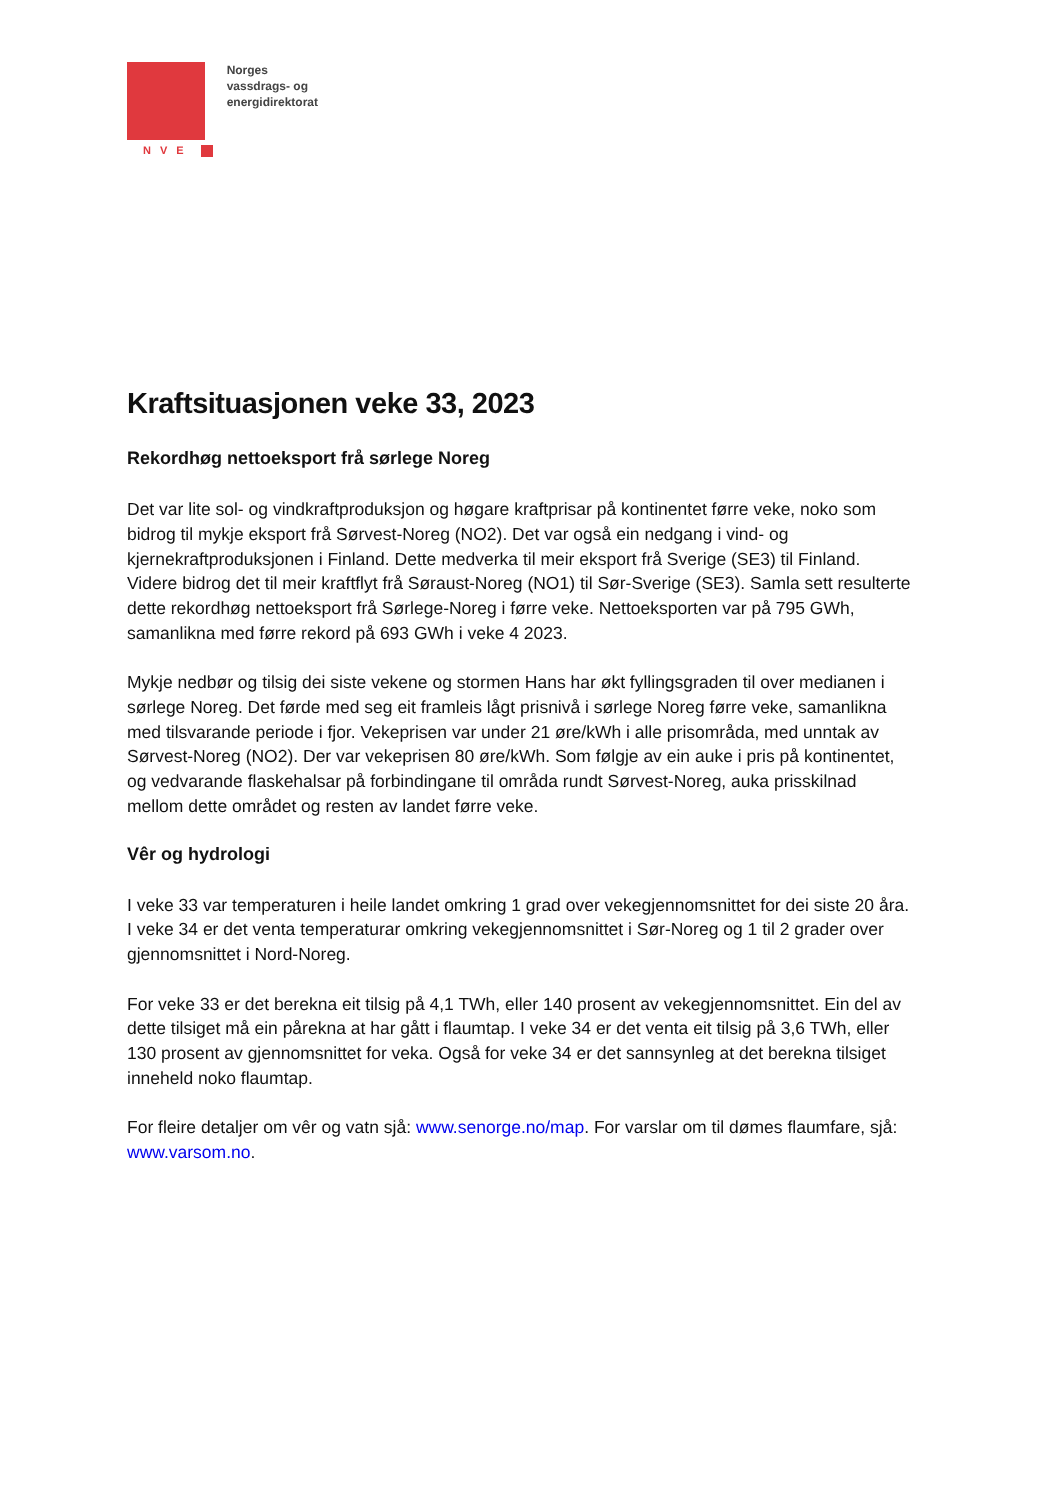NVE
Norges
vassdrags- og
energidirektorat
Kraftsituasjonen veke 33, 2023
Rekordhøg nettoeksport frå sørlege Noreg
Det var lite sol- og vindkraftproduksjon og høgare kraftprisar på kontinentet førre veke, noko som bidrog til mykje eksport frå Sørvest-Noreg (NO2). Det var også ein nedgang i vind- og kjernekraftproduksjonen i Finland. Dette medverka til meir eksport frå Sverige (SE3) til Finland. Videre bidrog det til meir kraftflyt frå Søraust-Noreg (NO1) til Sør-Sverige (SE3). Samla sett resulterte dette rekordhøg nettoeksport frå Sørlege-Noreg i førre veke. Nettoeksporten var på 795 GWh, samanlikna med førre rekord på 693 GWh i veke 4 2023.
Mykje nedbør og tilsig dei siste vekene og stormen Hans har økt fyllingsgraden til over medianen i sørlege Noreg. Det førde med seg eit framleis lågt prisnivå i sørlege Noreg førre veke, samanlikna med tilsvarande periode i fjor. Vekeprisen var under 21 øre/kWh i alle prisområda, med unntak av Sørvest-Noreg (NO2). Der var vekeprisen 80 øre/kWh. Som følgje av ein auke i pris på kontinentet, og vedvarande flaskehalsar på forbindingane til områda rundt Sørvest-Noreg, auka prisskilnad mellom dette området og resten av landet førre veke.
Vêr og hydrologi
I veke 33 var temperaturen i heile landet omkring 1 grad over vekegjennomsnittet for dei siste 20 åra. I veke 34 er det venta temperaturar omkring vekegjennomsnittet i Sør-Noreg og 1 til 2 grader over gjennomsnittet i Nord-Noreg.
For veke 33 er det berekna eit tilsig på 4,1 TWh, eller 140 prosent av vekegjennomsnittet. Ein del av dette tilsiget må ein pårekna at har gått i flaumtap. I veke 34 er det venta eit tilsig på 3,6 TWh, eller 130 prosent av gjennomsnittet for veka. Også for veke 34 er det sannsynleg at det berekna tilsiget inneheld noko flaumtap.
For fleire detaljer om vêr og vatn sjå: www.senorge.no/map. For varslar om til dømes flaumfare, sjå: www.varsom.no.